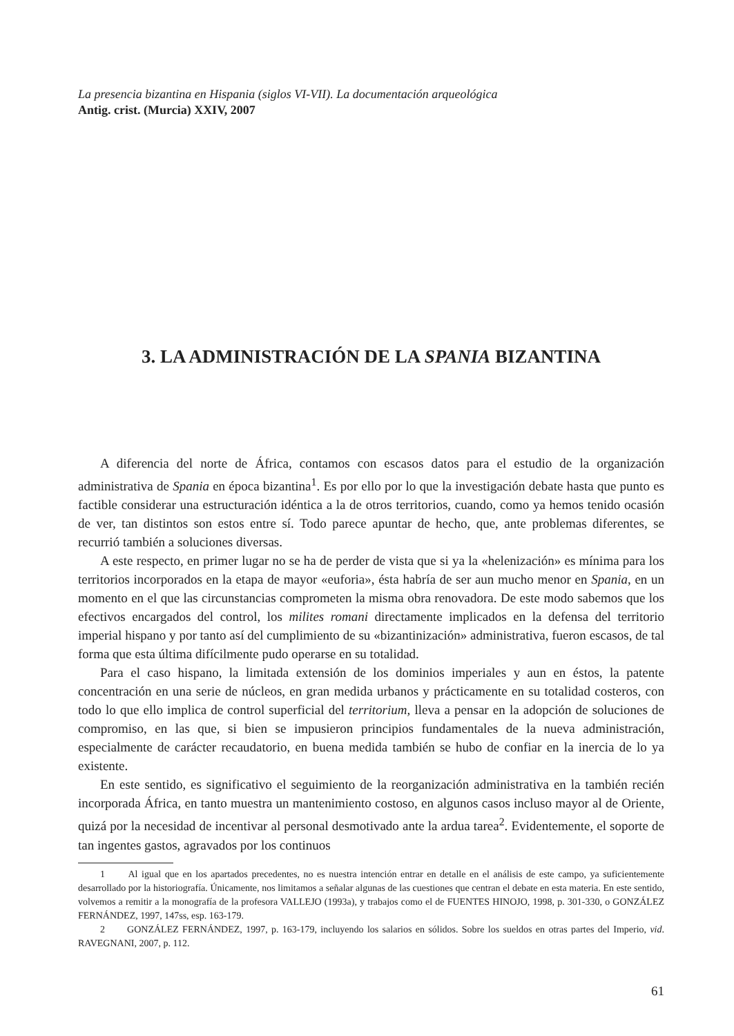La presencia bizantina en Hispania (siglos VI-VII). La documentación arqueológica
Antig. crist. (Murcia) XXIV, 2007
3. LA ADMINISTRACIÓN DE LA SPANIA BIZANTINA
A diferencia del norte de África, contamos con escasos datos para el estudio de la organización administrativa de Spania en época bizantina<sup>1</sup>. Es por ello por lo que la investigación debate hasta que punto es factible considerar una estructuración idéntica a la de otros territorios, cuando, como ya hemos tenido ocasión de ver, tan distintos son estos entre sí. Todo parece apuntar de hecho, que, ante problemas diferentes, se recurrió también a soluciones diversas.
A este respecto, en primer lugar no se ha de perder de vista que si ya la «helenización» es mínima para los territorios incorporados en la etapa de mayor «euforia», ésta habría de ser aun mucho menor en Spania, en un momento en el que las circunstancias comprometen la misma obra renovadora. De este modo sabemos que los efectivos encargados del control, los milites romani directamente implicados en la defensa del territorio imperial hispano y por tanto así del cumplimiento de su «bizantinización» administrativa, fueron escasos, de tal forma que esta última difícilmente pudo operarse en su totalidad.
Para el caso hispano, la limitada extensión de los dominios imperiales y aun en éstos, la patente concentración en una serie de núcleos, en gran medida urbanos y prácticamente en su totalidad costeros, con todo lo que ello implica de control superficial del territorium, lleva a pensar en la adopción de soluciones de compromiso, en las que, si bien se impusieron principios fundamentales de la nueva administración, especialmente de carácter recaudatorio, en buena medida también se hubo de confiar en la inercia de lo ya existente.
En este sentido, es significativo el seguimiento de la reorganización administrativa en la también recién incorporada África, en tanto muestra un mantenimiento costoso, en algunos casos incluso mayor al de Oriente, quizá por la necesidad de incentivar al personal desmotivado ante la ardua tarea<sup>2</sup>. Evidentemente, el soporte de tan ingentes gastos, agravados por los continuos
1 Al igual que en los apartados precedentes, no es nuestra intención entrar en detalle en el análisis de este campo, ya suficientemente desarrollado por la historiografía. Únicamente, nos limitamos a señalar algunas de las cuestiones que centran el debate en esta materia. En este sentido, volvemos a remitir a la monografía de la profesora VALLEJO (1993a), y trabajos como el de FUENTES HINOJO, 1998, p. 301-330, o GONZÁLEZ FERNÁNDEZ, 1997, 147ss, esp. 163-179.
2 GONZÁLEZ FERNÁNDEZ, 1997, p. 163-179, incluyendo los salarios en sólidos. Sobre los sueldos en otras partes del Imperio, vid. RAVEGNANI, 2007, p. 112.
61